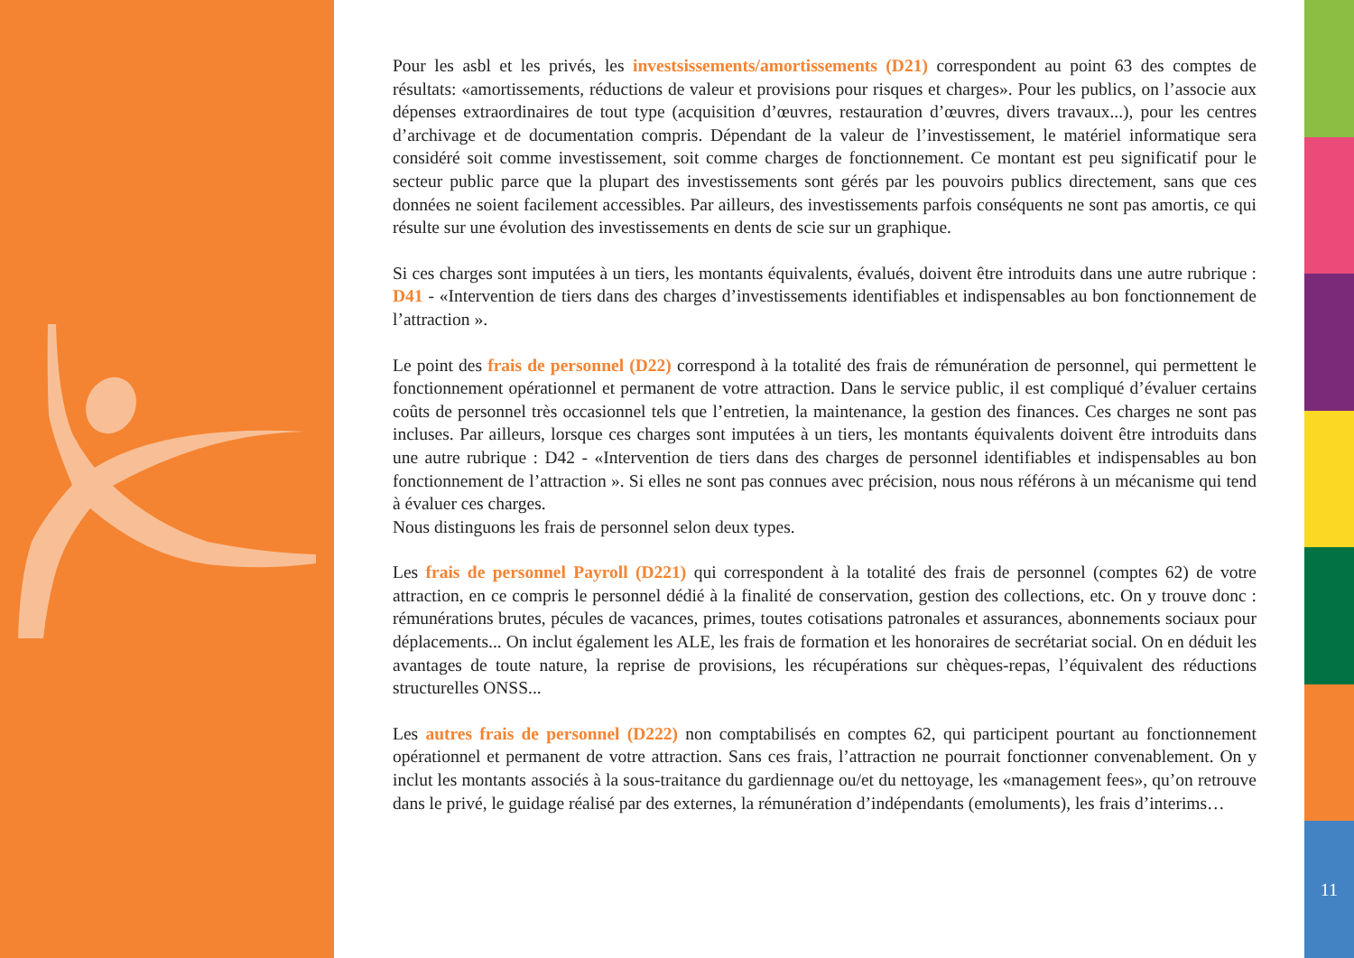Pour les asbl et les privés, les investsissements/amortissements (D21) correspondent au point 63 des comptes de résultats: «amortissements, réductions de valeur et provisions pour risques et charges». Pour les publics, on l’associe aux dépenses extraordinaires de tout type (acquisition d’œuvres, restauration d’œuvres, divers travaux...), pour les centres d’archivage et de documentation compris. Dépendant de la valeur de l’investissement, le matériel informatique sera considéré soit comme investissement, soit comme charges de fonctionnement. Ce montant est peu significatif pour le secteur public parce que la plupart des investissements sont gérés par les pouvoirs publics directement, sans que ces données ne soient facilement accessibles. Par ailleurs, des investissements parfois conséquents ne sont pas amortis, ce qui résulte sur une évolution des investissements en dents de scie sur un graphique.
Si ces charges sont imputées à un tiers, les montants équivalents, évalués, doivent être introduits dans une autre rubrique : D41 - «Intervention de tiers dans des charges d’investissements identifiables et indispensables au bon fonctionnement de l’attraction ».
Le point des frais de personnel (D22) correspond à la totalité des frais de rémunération de personnel, qui permettent le fonctionnement opérationnel et permanent de votre attraction. Dans le service public, il est compliqué d’évaluer certains coûts de personnel très occasionnel tels que l’entretien, la maintenance, la gestion des finances. Ces charges ne sont pas incluses. Par ailleurs, lorsque ces charges sont imputées à un tiers, les montants équivalents doivent être introduits dans une autre rubrique : D42 - «Intervention de tiers dans des charges de personnel identifiables et indispensables au bon fonctionnement de l’attraction ». Si elles ne sont pas connues avec précision, nous nous référons à un mécanisme qui tend à évaluer ces charges.
Nous distinguons les frais de personnel selon deux types.
Les frais de personnel Payroll (D221) qui correspondent à la totalité des frais de personnel (comptes 62) de votre attraction, en ce compris le personnel dédié à la finalité de conservation, gestion des collections, etc. On y trouve donc : rémunérations brutes, pécules de vacances, primes, toutes cotisations patronales et assurances, abonnements sociaux pour déplacements... On inclut également les ALE, les frais de formation et les honoraires de secrétariat social. On en déduit les avantages de toute nature, la reprise de provisions, les récupérations sur chèques-repas, l’équivalent des réductions structurelles ONSS...
Les autres frais de personnel (D222) non comptabilisés en comptes 62, qui participent pourtant au fonctionnement opérationnel et permanent de votre attraction. Sans ces frais, l’attraction ne pourrait fonctionner convenablement. On y inclut les montants associés à la sous-traitance du gardiennage ou/et du nettoyage, les «management fees», qu’on retrouve dans le privé, le guidage réalisé par des externes, la rémunération d’indépendants (emoluments), les frais d’interims…
11